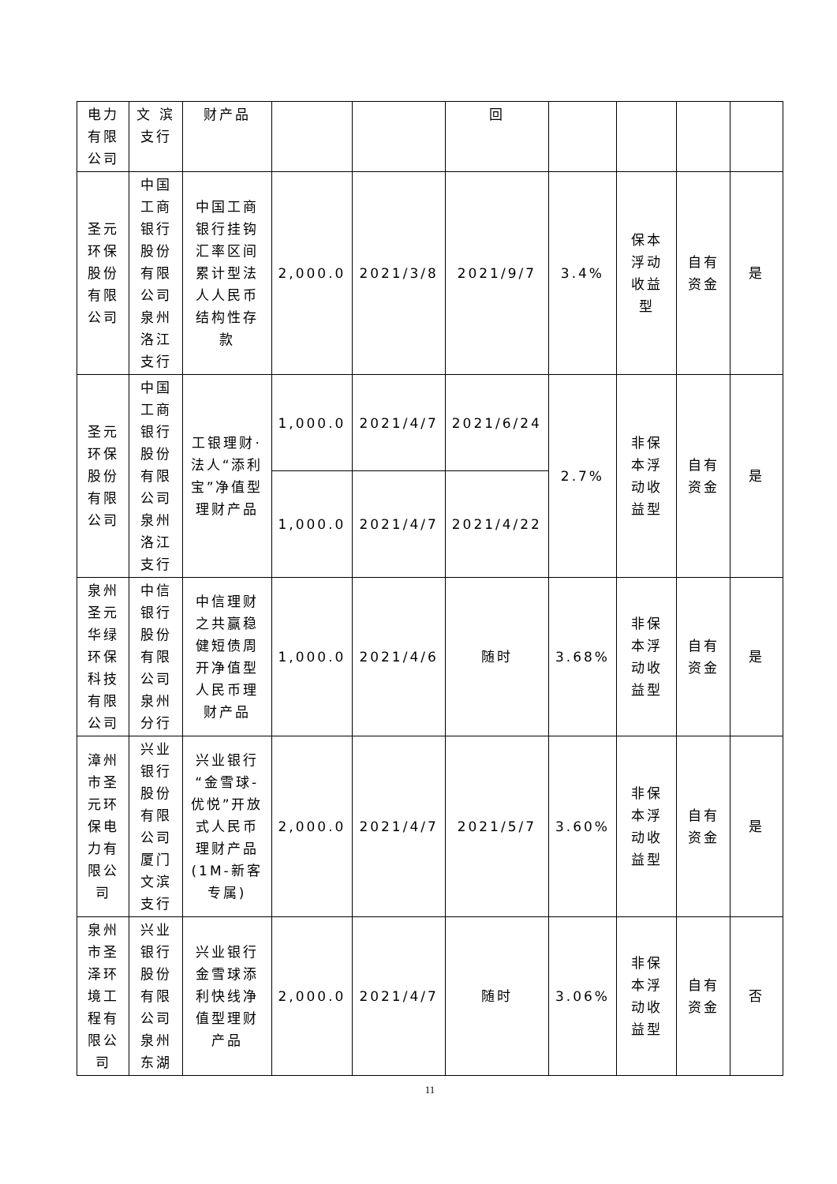| 电力有限公司 | 文 滨支行 | 财产品 | | | 回 | | | | |
| 圣元环保股份有限公司 | 中国工商银行股份有限公司泉州洛江支行 | 中国工商银行挂钩汇率区间累计型法人人民币结构性存款 | 2,000.0 | 2021/3/8 | 2021/9/7 | 3.4% | 保本浮动收益型 | 自有资金 | 是 |
| 圣元环保股份有限公司 | 中国工商银行股份有限公司泉州洛江支行 | 工银理财·法人“添利宝”净值型理财产品 | 1,000.0 | 2021/4/7 | 2021/6/24 | 2.7% | 非保本浮动收益型 | 自有资金 | 是 |
| | | | 1,000.0 | 2021/4/7 | 2021/4/22 | | | | |
| 泉州圣元华绿环保科技有限公司 | 中信银行股份有限公司泉州分行 | 中信理财之共赢稳健短债周开净值型人民币理财产品 | 1,000.0 | 2021/4/6 | 随时 | 3.68% | 非保本浮动收益型 | 自有资金 | 是 |
| 漳州市圣元环保电力有限公司 | 兴业银行股份有限公司厦门文滨支行 | 兴业银行“金雪球-优悦”开放式人民币理财产品(1M-新客专属) | 2,000.0 | 2021/4/7 | 2021/5/7 | 3.60% | 非保本浮动收益型 | 自有资金 | 是 |
| 泉州市圣泽环境工程有限公司 | 兴业银行股份有限公司泉州东湖 | 兴业银行金雪球添利快线净值型理财产品 | 2,000.0 | 2021/4/7 | 随时 | 3.06% | 非保本浮动收益型 | 自有资金 | 否 |
11